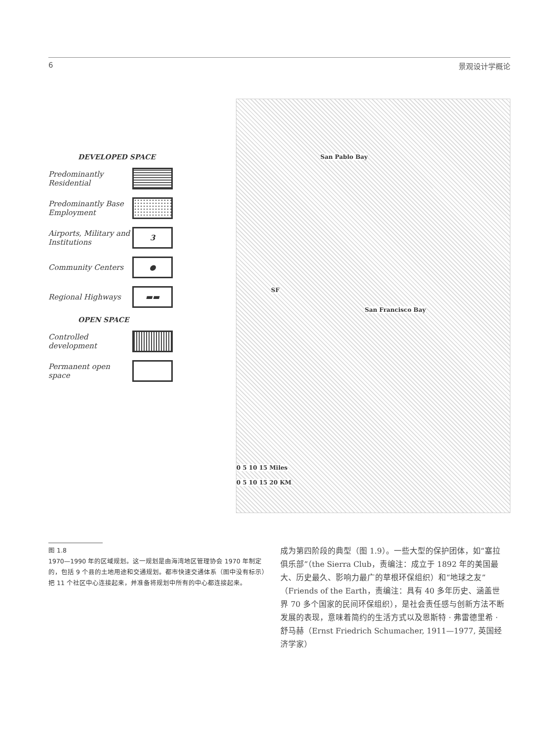6 景观设计学概论
DEVELOPED SPACE
Predominantly Residential
Predominantly Base Employment
Airports, Military and Institutions
3
Community Centers
●
Regional Highways
▬▬
OPEN SPACE
Controlled development
Permanent open space
San Pablo Bay
SF
San Francisco Bay
0 5 10 15 Miles
0 5 10 15 20 KM
图 1.8
1970—1990 年的区域规划。这一规划是由海湾地区管理协会 1970 年制定的，包括 9 个县的土地用途和交通规划。都市快速交通体系（图中没有标示）把 11 个社区中心连接起来，并准备将规划中所有的中心都连接起来。
成为第四阶段的典型（图 1.9）。一些大型的保护团体，如“塞拉俱乐部”（the Sierra Club，责编注：成立于 1892 年的美国最大、历史最久、影响力最广的草根环保组织）和“地球之友”（Friends of the Earth，责编注：具有 40 多年历史、涵盖世界 70 多个国家的民间环保组织），是社会责任感与创新方法不断发展的表现，意味着简约的生活方式以及恩斯特 · 弗雷德里希 · 舒马赫（Ernst Friedrich Schumacher, 1911—1977, 英国经济学家）